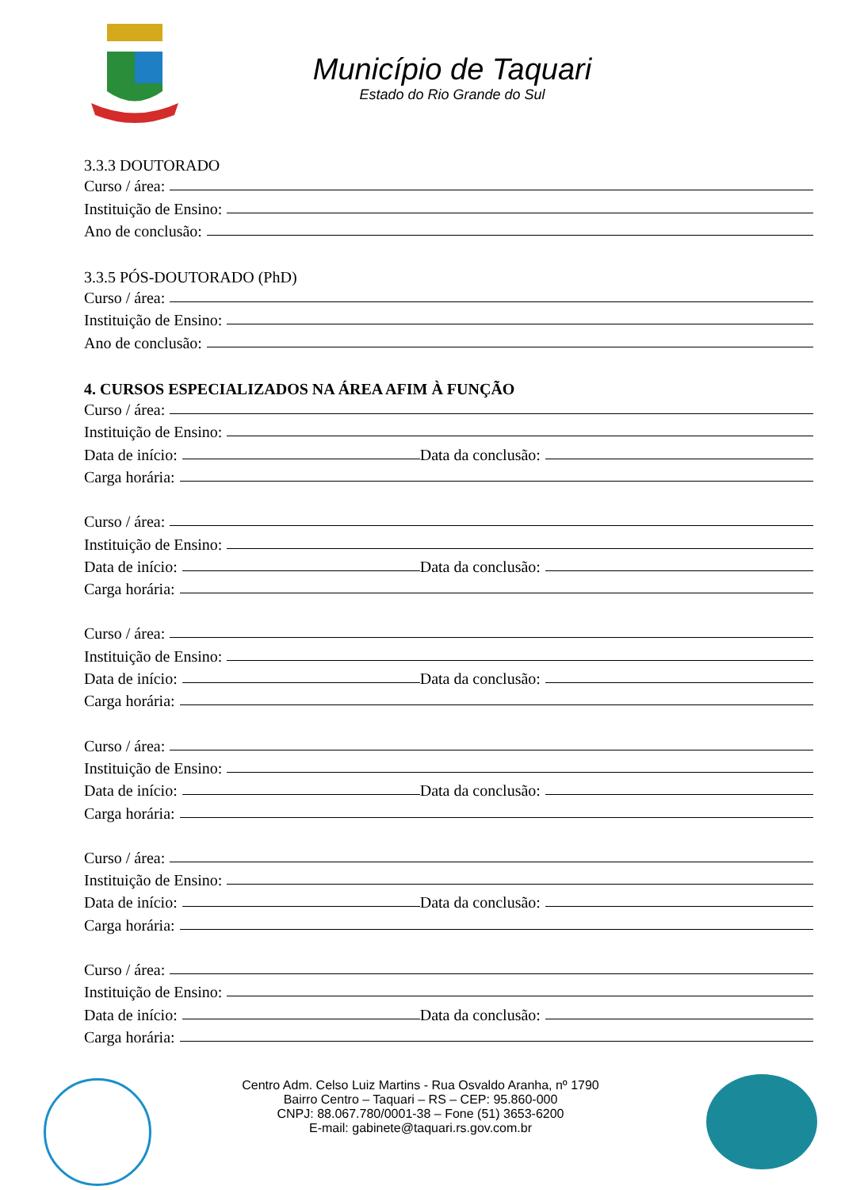Município de Taquari
Estado do Rio Grande do Sul
3.3.3 DOUTORADO
Curso / área:
Instituição de Ensino:
Ano de conclusão:
3.3.5 PÓS-DOUTORADO (PhD)
Curso / área:
Instituição de Ensino:
Ano de conclusão:
4. CURSOS ESPECIALIZADOS NA ÁREA AFIM À FUNÇÃO
Curso / área:
Instituição de Ensino:
Data de início: Data da conclusão:
Carga horária:
Curso / área:
Instituição de Ensino:
Data de início: Data da conclusão:
Carga horária:
Curso / área:
Instituição de Ensino:
Data de início: Data da conclusão:
Carga horária:
Curso / área:
Instituição de Ensino:
Data de início: Data da conclusão:
Carga horária:
Curso / área:
Instituição de Ensino:
Data de início: Data da conclusão:
Carga horária:
Curso / área:
Instituição de Ensino:
Data de início: Data da conclusão:
Carga horária:
Centro Adm. Celso Luiz Martins - Rua Osvaldo Aranha, nº 1790
Bairro Centro – Taquari – RS – CEP: 95.860-000
CNPJ: 88.067.780/0001-38 – Fone (51) 3653-6200
E-mail: gabinete@taquari.rs.gov.com.br